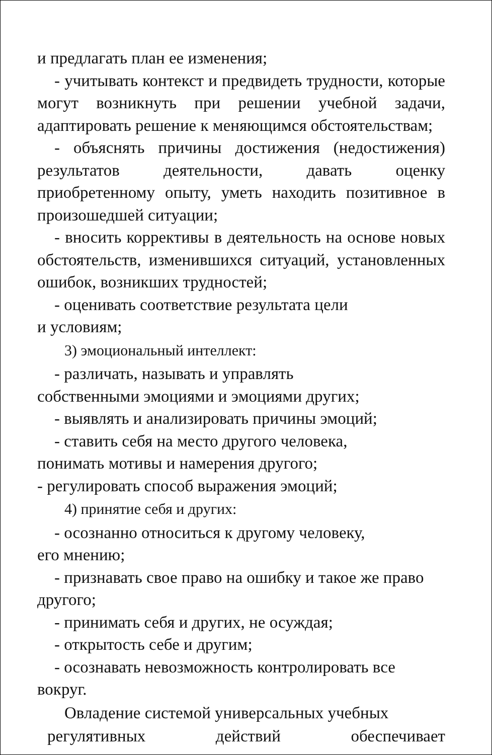и предлагать план ее изменения;
- учитывать контекст и предвидеть трудности, которые могут возникнуть при решении учебной задачи, адаптировать решение к меняющимся обстоятельствам;
- объяснять причины достижения (недостижения) результатов деятельности, давать оценку приобретенному опыту, уметь находить позитивное в произошедшей ситуации;
- вносить коррективы в деятельность на основе новых обстоятельств, изменившихся ситуаций, установленных ошибок, возникших трудностей;
- оценивать соответствие результата цели
и условиям;
3) эмоциональный интеллект:
- различать, называть и управлять
собственными эмоциями и эмоциями других;
- выявлять и анализировать причины эмоций;
- ставить себя на место другого человека,
понимать мотивы и намерения другого;
- регулировать способ выражения эмоций;
4) принятие себя и других:
- осознанно относиться к другому человеку,
его мнению;
- признавать свое право на ошибку и такое же право другого;
- принимать себя и других, не осуждая;
- открытость себе и другим;
- осознавать невозможность контролировать все вокруг.
Овладение системой универсальных учебных
регулятивных действий обеспечивает